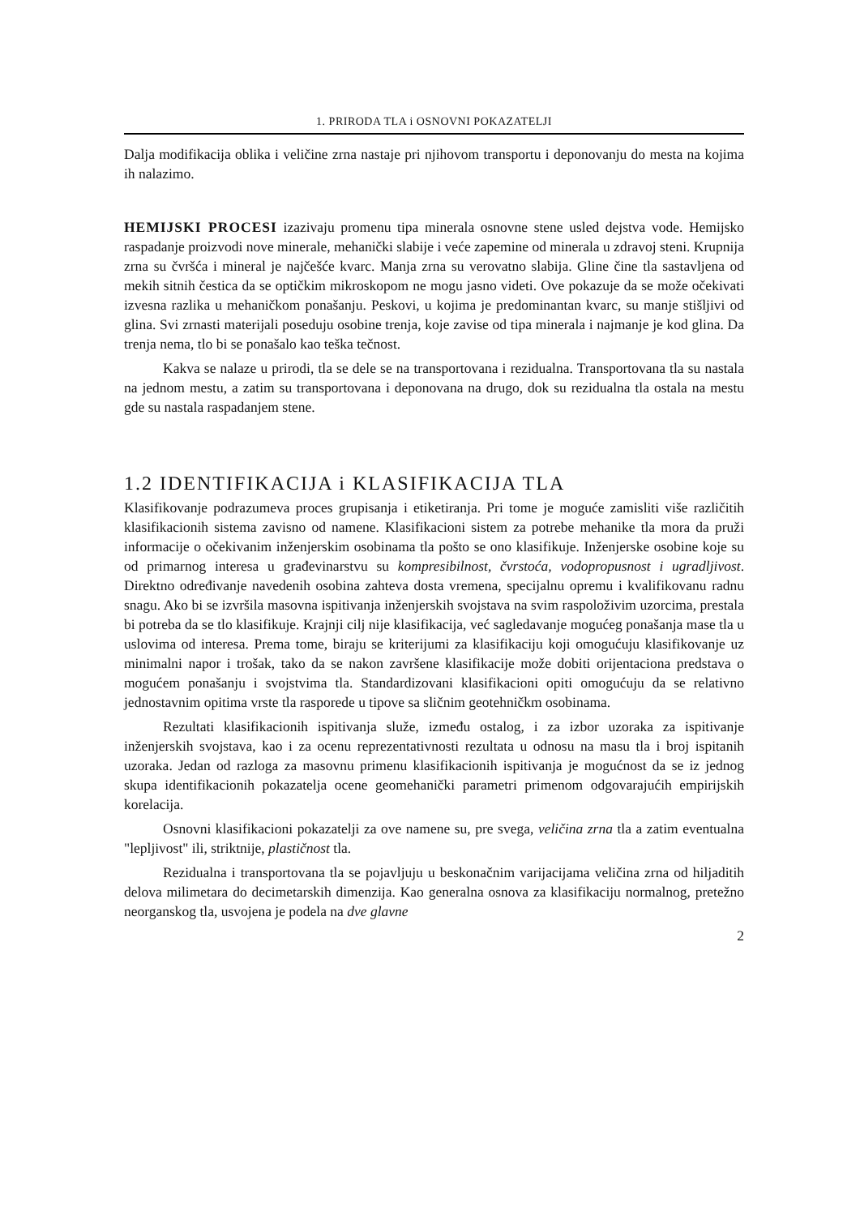1. PRIRODA TLA i OSNOVNI POKAZATELJI
Dalja modifikacija oblika i veličine zrna nastaje pri njihovom transportu i deponovanju do mesta na kojima ih nalazimo.
HEMIJSKI PROCESI izazivaju promenu tipa minerala osnovne stene usled dejstva vode. Hemijsko raspadanje proizvodi nove minerale, mehanički slabije i veće zapemine od minerala u zdravoj steni. Krupnija zrna su čvršća i mineral je najčešće kvarc. Manja zrna su verovatno slabija. Gline čine tla sastavljena od mekih sitnih čestica da se optičkim mikroskopom ne mogu jasno videti. Ove pokazuje da se može očekivati izvesna razlika u mehaničkom ponašanju. Peskovi, u kojima je predominantan kvarc, su manje stišljivi od glina. Svi zrnasti materijali poseduju osobine trenja, koje zavise od tipa minerala i najmanje je kod glina. Da trenja nema, tlo bi se ponašalo kao teška tečnost.
Kakva se nalaze u prirodi, tla se dele se na transportovana i rezidualna. Transportovana tla su nastala na jednom mestu, a zatim su transportovana i deponovana na drugo, dok su rezidualna tla ostala na mestu gde su nastala raspadanjem stene.
1.2 IDENTIFIKACIJA i KLASIFIKACIJA TLA
Klasifikovanje podrazumeva proces grupisanja i etiketiranja. Pri tome je moguće zamisliti više različitih klasifikacionih sistema zavisno od namene. Klasifikacioni sistem za potrebe mehanike tla mora da pruži informacije o očekivanim inženjerskim osobinama tla pošto se ono klasifikuje. Inženjerske osobine koje su od primarnog interesa u građevinarstvu su kompresibilnost, čvrstoća, vodopropusnost i ugradljivost. Direktno određivanje navedenih osobina zahteva dosta vremena, specijalnu opremu i kvalifikovanu radnu snagu. Ako bi se izvršila masovna ispitivanja inženjerskih svojstava na svim raspoloživim uzorcima, prestala bi potreba da se tlo klasifikuje. Krajnji cilj nije klasifikacija, već sagledavanje mogućeg ponašanja mase tla u uslovima od interesa. Prema tome, biraju se kriterijumi za klasifikaciju koji omogućuju klasifikovanje uz minimalni napor i trošak, tako da se nakon završene klasifikacije može dobiti orijentaciona predstava o mogućem ponašanju i svojstvima tla. Standardizovani klasifikacioni opiti omogućuju da se relativno jednostavnim opitima vrste tla rasporede u tipove sa sličnim geotehničkm osobinama.
Rezultati klasifikacionih ispitivanja služe, između ostalog, i za izbor uzoraka za ispitivanje inženjerskih svojstava, kao i za ocenu reprezentativnosti rezultata u odnosu na masu tla i broj ispitanih uzoraka. Jedan od razloga za masovnu primenu klasifikacionih ispitivanja je mogućnost da se iz jednog skupa identifikacionih pokazatelja ocene geomehanički parametri primenom odgovarajućih empirijskih korelacija.
Osnovni klasifikacioni pokazatelji za ove namene su, pre svega, veličina zrna tla a zatim eventualna "lepljivost" ili, striktnije, plastičnost tla.
Rezidualna i transportovana tla se pojavljuju u beskonačnim varijacijama veličina zrna od hiljaditih delova milimetara do decimetarskih dimenzija. Kao generalna osnova za klasifikaciju normalnog, pretežno neorganskog tla, usvojena je podela na dve glavne
2